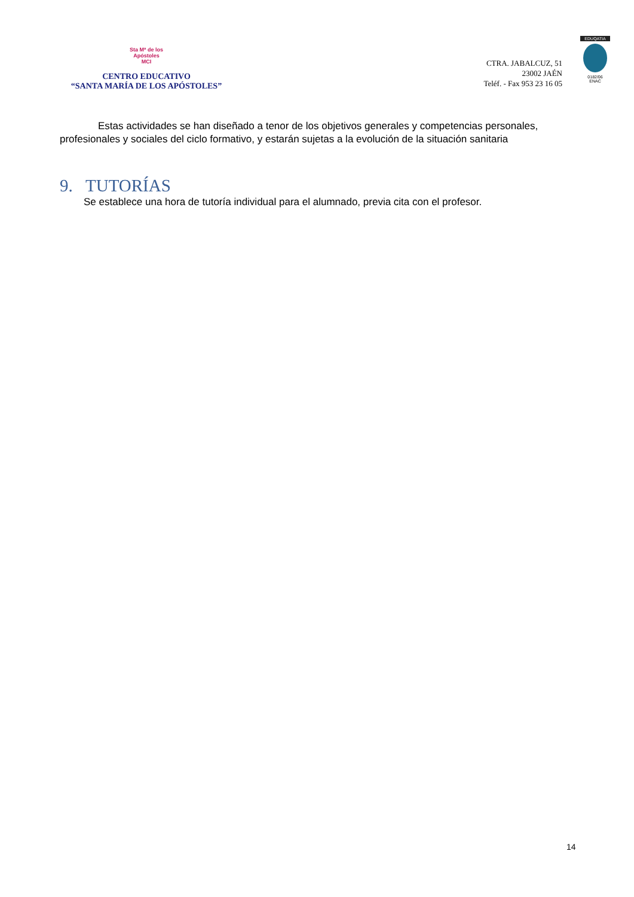Sta Mª de los
Apóstoles
MCI
CENTRO EDUCATIVO
“SANTA MARÍA DE LOS APÓSTOLES”
CTRA. JABALCUZ, 51
23002 JAÉN
Teléf. - Fax 953 23 16 05
EDUQATIA
0182/06
ENAC
Estas actividades se han diseñado a tenor de los objetivos generales y competencias personales, profesionales y sociales del ciclo formativo, y estarán sujetas a la evolución de la situación sanitaria
9. TUTORÍAS
Se establece una hora de tutoría individual para el alumnado, previa cita con el profesor.
14